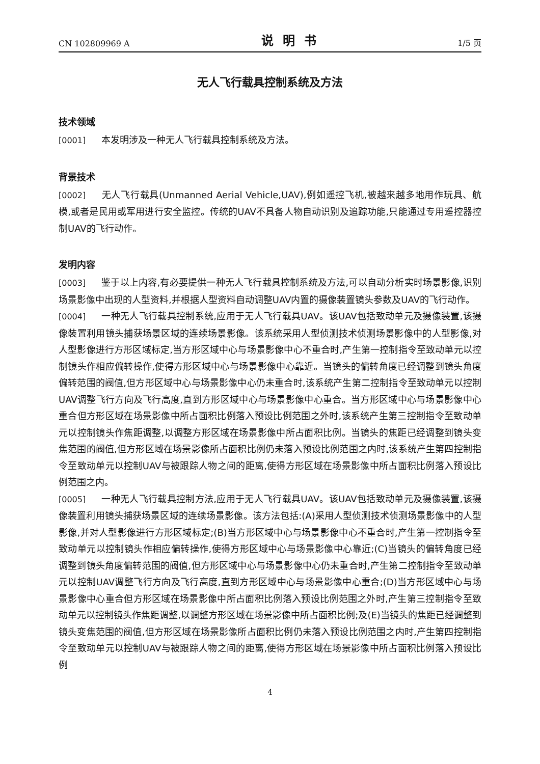CN 102809969 A 说明书 1/5 页
无人飞行载具控制系统及方法
技术领域
[0001] 本发明涉及一种无人飞行载具控制系统及方法。
背景技术
[0002] 无人飞行载具(Unmanned Aerial Vehicle,UAV),例如遥控飞机,被越来越多地用作玩具、航模,或者是民用或军用进行安全监控。传统的UAV不具备人物自动识别及追踪功能,只能通过专用遥控器控制UAV的飞行动作。
发明内容
[0003] 鉴于以上内容,有必要提供一种无人飞行载具控制系统及方法,可以自动分析实时场景影像,识别场景影像中出现的人型资料,并根据人型资料自动调整UAV内置的摄像装置镜头参数及UAV的飞行动作。
[0004] 一种无人飞行载具控制系统,应用于无人飞行载具UAV。该UAV包括致动单元及摄像装置,该摄像装置利用镜头捕获场景区域的连续场景影像。该系统采用人型侦测技术侦测场景影像中的人型影像,对人型影像进行方形区域标定,当方形区域中心与场景影像中心不重合时,产生第一控制指令至致动单元以控制镜头作相应偏转操作,使得方形区域中心与场景影像中心靠近。当镜头的偏转角度已经调整到镜头角度偏转范围的阀值,但方形区域中心与场景影像中心仍未重合时,该系统产生第二控制指令至致动单元以控制UAV调整飞行方向及飞行高度,直到方形区域中心与场景影像中心重合。当方形区域中心与场景影像中心重合但方形区域在场景影像中所占面积比例落入预设比例范围之外时,该系统产生第三控制指令至致动单元以控制镜头作焦距调整,以调整方形区域在场景影像中所占面积比例。当镜头的焦距已经调整到镜头变焦范围的阀值,但方形区域在场景影像所占面积比例仍未落入预设比例范围之内时,该系统产生第四控制指令至致动单元以控制UAV与被跟踪人物之间的距离,使得方形区域在场景影像中所占面积比例落入预设比例范围之内。
[0005] 一种无人飞行载具控制方法,应用于无人飞行载具UAV。该UAV包括致动单元及摄像装置,该摄像装置利用镜头捕获场景区域的连续场景影像。该方法包括:(A)采用人型侦测技术侦测场景影像中的人型影像,并对人型影像进行方形区域标定;(B)当方形区域中心与场景影像中心不重合时,产生第一控制指令至致动单元以控制镜头作相应偏转操作,使得方形区域中心与场景影像中心靠近;(C)当镜头的偏转角度已经调整到镜头角度偏转范围的阀值,但方形区域中心与场景影像中心仍未重合时,产生第二控制指令至致动单元以控制UAV调整飞行方向及飞行高度,直到方形区域中心与场景影像中心重合;(D)当方形区域中心与场景影像中心重合但方形区域在场景影像中所占面积比例落入预设比例范围之外时,产生第三控制指令至致动单元以控制镜头作焦距调整,以调整方形区域在场景影像中所占面积比例;及(E)当镜头的焦距已经调整到镜头变焦范围的阀值,但方形区域在场景影像所占面积比例仍未落入预设比例范围之内时,产生第四控制指令至致动单元以控制UAV与被跟踪人物之间的距离,使得方形区域在场景影像中所占面积比例落入预设比例
4